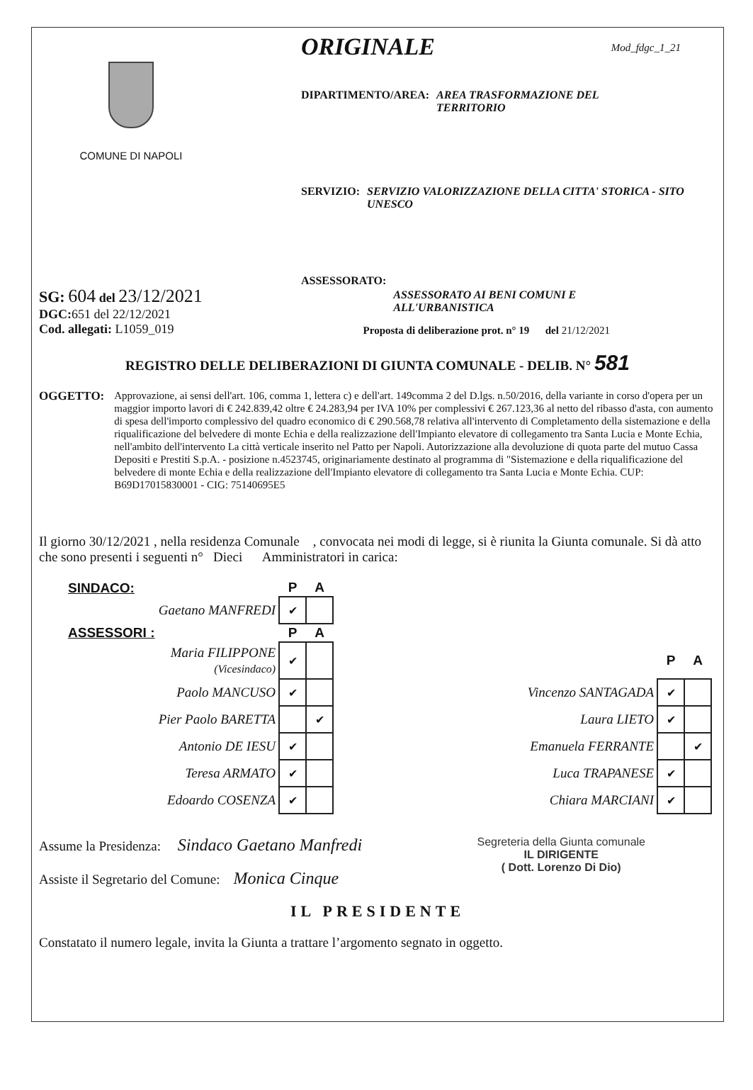COMUNE DI NAPOLI
ORIGINALE
Mod_fdgc_1_21
DIPARTIMENTO/AREA: AREA TRASFORMAZIONE DEL
TERRITORIO
SERVIZIO: SERVIZIO VALORIZZAZIONE DELLA CITTA' STORICA - SITO UNESCO
ASSESSORATO: ASSESSORATO AI BENI COMUNI E
ALL'URBANISTICA
SG: 604 del 23/12/2021
DGC: 651 del 22/12/2021
Cod. allegati: L1059_019
Proposta di deliberazione prot. n° 19 del 21/12/2021
REGISTRO DELLE DELIBERAZIONI DI GIUNTA COMUNALE - DELIB. N° 581
OGGETTO: Approvazione, ai sensi dell'art. 106, comma 1, lettera c) e dell'art. 149comma 2 del D.lgs. n.50/2016, della variante in corso d'opera per un maggior importo lavori di € 242.839,42 oltre € 24.283,94 per IVA 10% per complessivi € 267.123,36 al netto del ribasso d'asta, con aumento di spesa dell'importo complessivo del quadro economico di € 290.568,78 relativa all'intervento di Completamento della sistemazione e della riqualificazione del belvedere di monte Echia e della realizzazione dell'Impianto elevatore di collegamento tra Santa Lucia e Monte Echia, nell'ambito dell'intervento La città verticale inserito nel Patto per Napoli. Autorizzazione alla devoluzione di quota parte del mutuo Cassa Depositi e Prestiti S.p.A. - posizione n.4523745, originariamente destinato al programma di "Sistemazione e della riqualificazione del belvedere di monte Echia e della realizzazione dell'Impianto elevatore di collegamento tra Santa Lucia e Monte Echia. CUP: B69D17015830001 - CIG: 75140695E5
Il giorno 30/12/2021 , nella residenza Comunale , convocata nei modi di legge, si è riunita la Giunta comunale. Si dà atto che sono presenti i seguenti n° Dieci Amministratori in carica:
| SINDACO: | P | A | | | | |
| --- | --- | --- | --- | --- | --- | --- |
| Gaetano MANFREDI | ✔ | | | | | |
| ASSESSORI : | P | A | | | | |
| Maria FILIPPONE (Vicesindaco) | ✔ | | | | P | A |
| Paolo MANCUSO | ✔ | | | Vincenzo SANTAGADA | ✔ | |
| Pier Paolo BARETTA | | ✔ | | Laura LIETO | ✔ | |
| Antonio DE IESU | ✔ | | | Emanuela FERRANTE | | ✔ |
| Teresa ARMATO | ✔ | | | Luca TRAPANESE | ✔ | |
| Edoardo COSENZA | ✔ | | | Chiara MARCIANI | ✔ | |
Assume la Presidenza: Sindaco Gaetano Manfredi
Assiste il Segretario del Comune: Monica Cinque
Segreteria della Giunta comunale
IL DIRIGENTE
( Dott. Lorenzo Di Dio)
IL PRESIDENTE
Constatato il numero legale, invita la Giunta a trattare l’argomento segnato in oggetto.